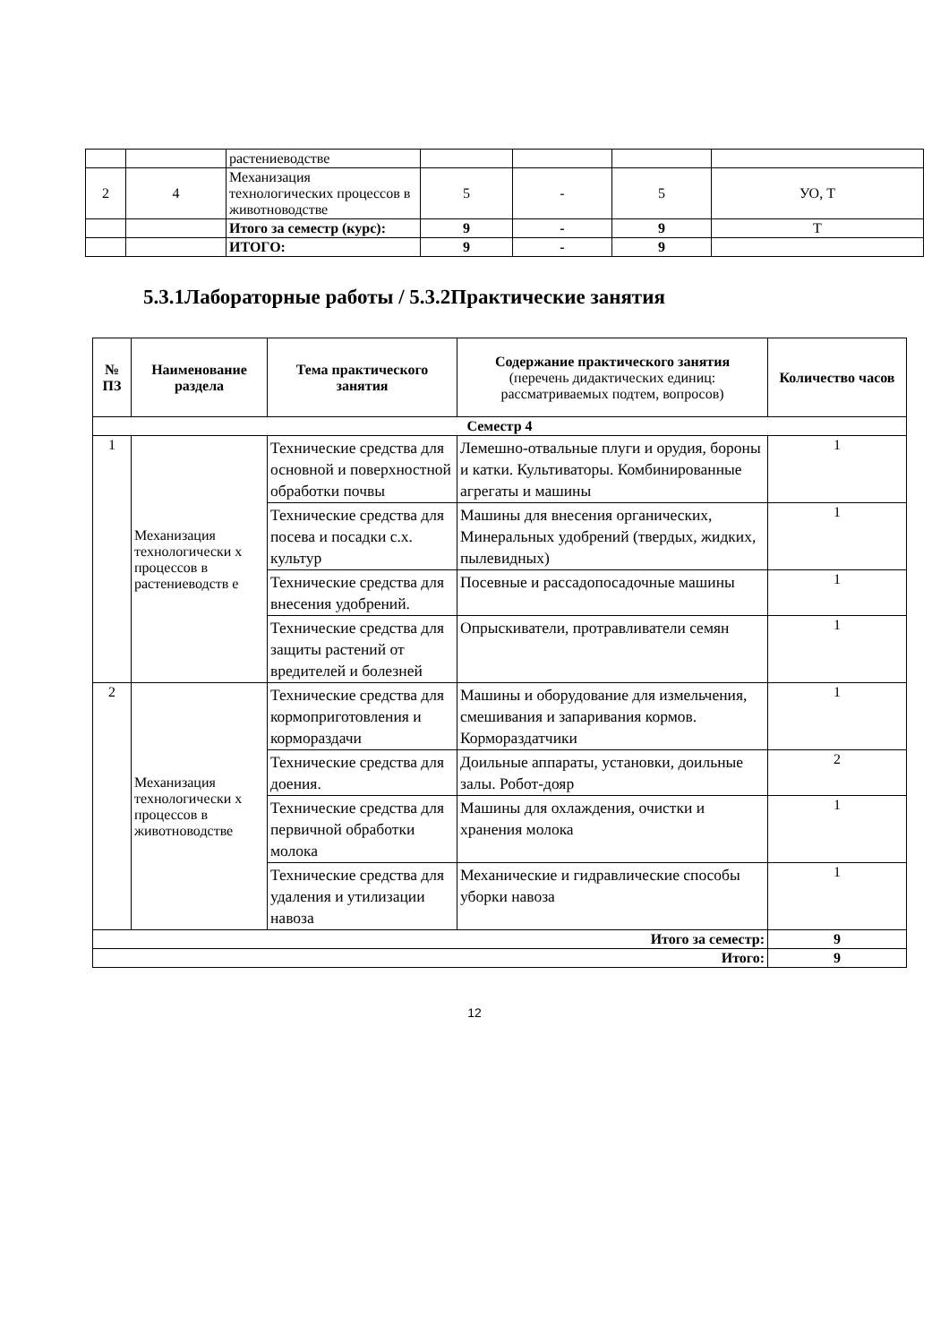| | | растениеводстве | | | | |
| 2 | 4 | Механизация технологических процессов в животноводстве | 5 | - | 5 | УО, Т |
| | | Итого за семестр (курс): | 9 | - | 9 | Т |
| | | ИТОГО: | 9 | - | 9 | |
5.3.1Лабораторные работы / 5.3.2Практические занятия
| № ПЗ | Наименование раздела | Тема практического занятия | Содержание практического занятия (перечень дидактических единиц: рассматриваемых подтем, вопросов) | Количество часов |
| --- | --- | --- | --- | --- |
| Семестр 4 | | | | |
| 1 | Механизация технологически х процессов в растениеводств е | Технические средства для основной и поверхностной обработки почвы | Лемешно-отвальные плуги и орудия, бороны и катки. Культиваторы. Комбинированные агрегаты и машины | 1 |
| | | Технические средства для посева и посадки с.х. культур | Машины для внесения органических, Минеральных удобрений (твердых, жидких, пылевидных) | 1 |
| | | Технические средства для внесения удобрений. | Посевные и рассадопосадочные машины | 1 |
| | | Технические средства для защиты растений от вредителей и болезней | Опрыскиватели, протравливатели семян | 1 |
| 2 | Механизация технологически х процессов в животноводстве | Технические средства для кормоприготовления и кормораздачи | Машины и оборудование для измельчения, смешивания и запаривания кормов. Кормораздатчики | 1 |
| | | Технические средства для доения. | Доильные аппараты, установки, доильные залы. Робот-дояр | 2 |
| | | Технические средства для первичной обработки молока | Машины для охлаждения, очистки и хранения молока | 1 |
| | | Технические средства для удаления и утилизации навоза | Механические и гидравлические способы уборки навоза | 1 |
| Итого за семестр: | | | | 9 |
| Итого: | | | | 9 |
12